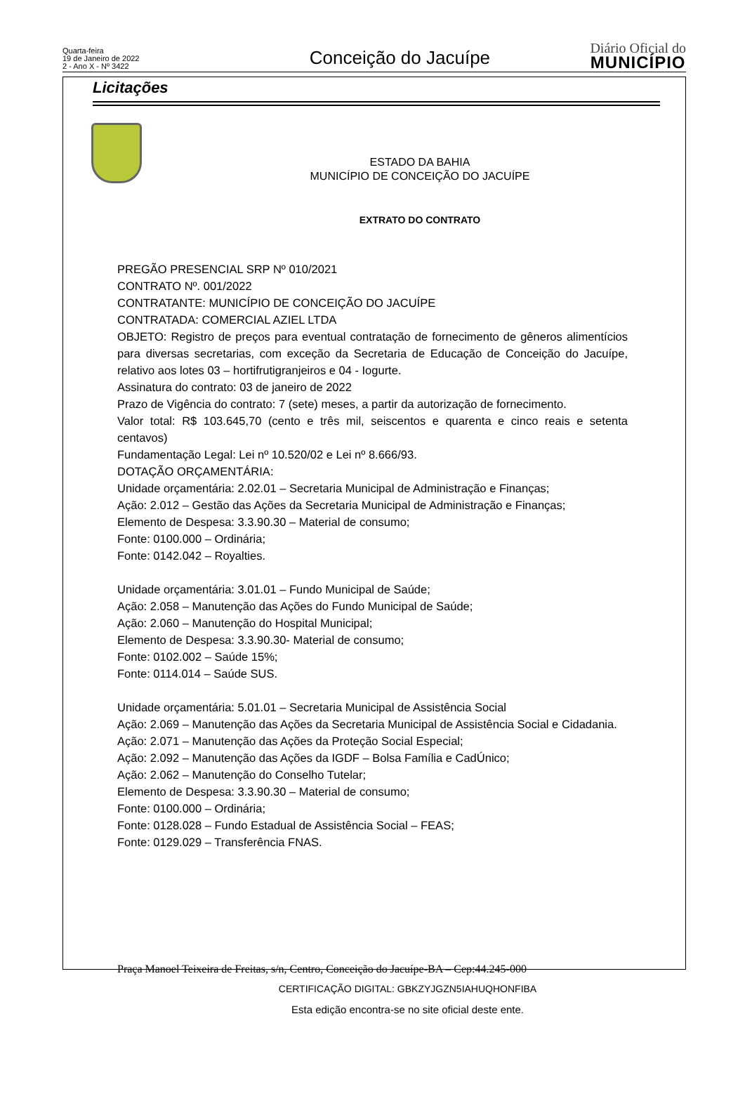Quarta-feira
19 de Janeiro de 2022
2 - Ano X - Nº 3422
Conceição do Jacuípe
Diário Oficial do
MUNICÍPIO
Licitações
ESTADO DA BAHIA
MUNICÍPIO DE CONCEIÇÃO DO JACUÍPE
EXTRATO DO CONTRATO
PREGÃO PRESENCIAL SRP Nº 010/2021
CONTRATO Nº. 001/2022
CONTRATANTE: MUNICÍPIO DE CONCEIÇÃO DO JACUÍPE
CONTRATADA: COMERCIAL AZIEL LTDA
OBJETO: Registro de preços para eventual contratação de fornecimento de gêneros alimentícios para diversas secretarias, com exceção da Secretaria de Educação de Conceição do Jacuípe, relativo aos lotes 03 – hortifrutigranjeiros e 04 - Iogurte.
Assinatura do contrato: 03 de janeiro de 2022
Prazo de Vigência do contrato: 7 (sete) meses, a partir da autorização de fornecimento.
Valor total: R$ 103.645,70 (cento e três mil, seiscentos e quarenta e cinco reais e setenta centavos)
Fundamentação Legal: Lei nº 10.520/02 e Lei nº 8.666/93.
DOTAÇÃO ORÇAMENTÁRIA:
Unidade orçamentária: 2.02.01 – Secretaria Municipal de Administração e Finanças;
Ação: 2.012 – Gestão das Ações da Secretaria Municipal de Administração e Finanças;
Elemento de Despesa: 3.3.90.30 – Material de consumo;
Fonte: 0100.000 – Ordinária;
Fonte: 0142.042 – Royalties.
Unidade orçamentária: 3.01.01 – Fundo Municipal de Saúde;
Ação: 2.058 – Manutenção das Ações do Fundo Municipal de Saúde;
Ação: 2.060 – Manutenção do Hospital Municipal;
Elemento de Despesa: 3.3.90.30- Material de consumo;
Fonte: 0102.002 – Saúde 15%;
Fonte: 0114.014 – Saúde SUS.
Unidade orçamentária: 5.01.01 – Secretaria Municipal de Assistência Social
Ação: 2.069 – Manutenção das Ações da Secretaria Municipal de Assistência Social e Cidadania.
Ação: 2.071 – Manutenção das Ações da Proteção Social Especial;
Ação: 2.092 – Manutenção das Ações da IGDF – Bolsa Família e CadÚnico;
Ação: 2.062 – Manutenção do Conselho Tutelar;
Elemento de Despesa: 3.3.90.30 – Material de consumo;
Fonte: 0100.000 – Ordinária;
Fonte: 0128.028 – Fundo Estadual de Assistência Social – FEAS;
Fonte: 0129.029 – Transferência FNAS.
Praça Manoel Teixeira de Freitas, s/n, Centro, Conceição do Jacuípe-BA – Cep:44.245-000
CERTIFICAÇÃO DIGITAL: GBKZYJGZN5IAHUQHONFIBA
Esta edição encontra-se no site oficial deste ente.